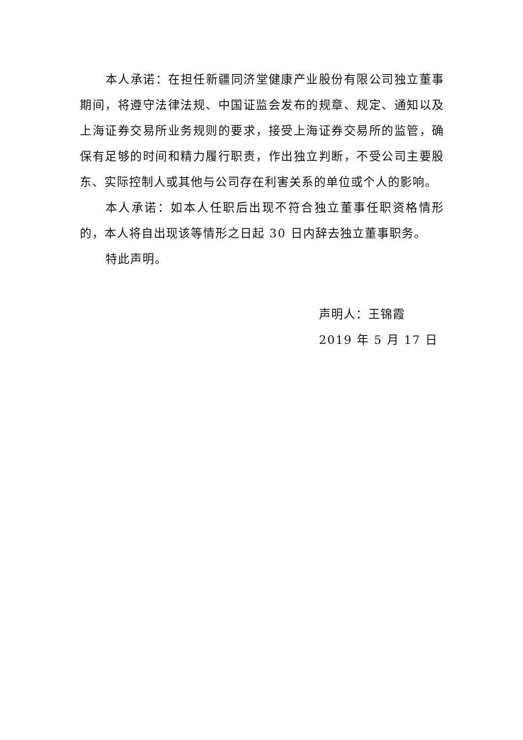本人承诺：在担任新疆同济堂健康产业股份有限公司独立董事期间，将遵守法律法规、中国证监会发布的规章、规定、通知以及上海证券交易所业务规则的要求，接受上海证券交易所的监管，确保有足够的时间和精力履行职责，作出独立判断，不受公司主要股东、实际控制人或其他与公司存在利害关系的单位或个人的影响。
本人承诺：如本人任职后出现不符合独立董事任职资格情形的，本人将自出现该等情形之日起 30 日内辞去独立董事职务。
特此声明。
声明人：王锦霞
2019 年 5 月 17 日